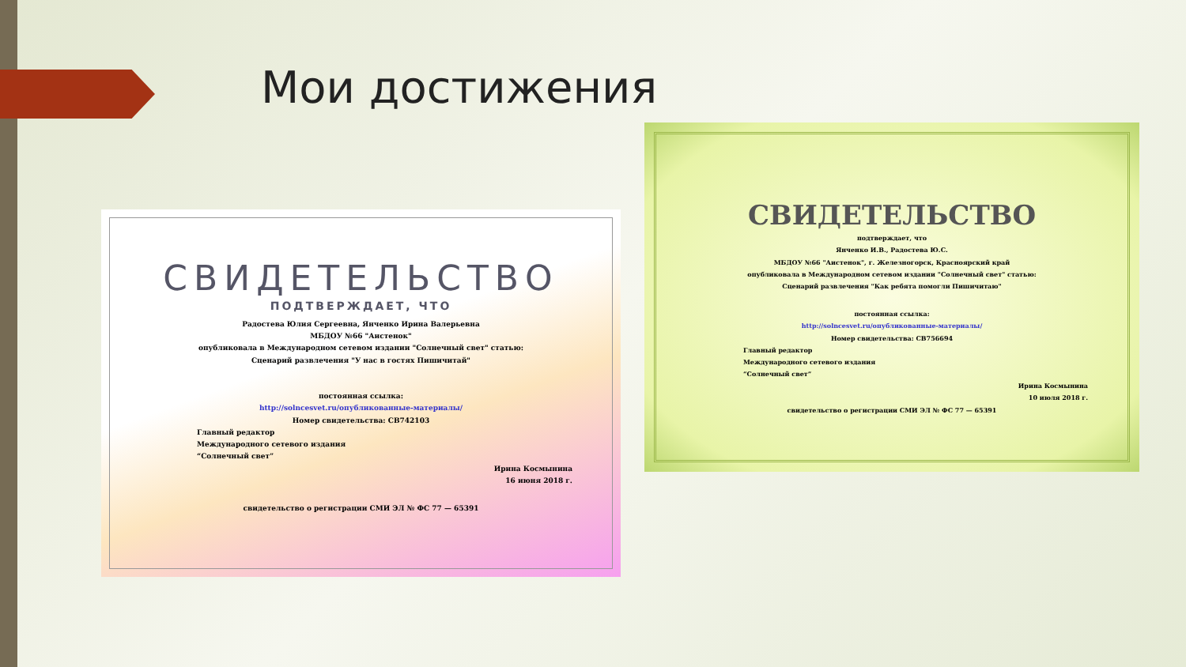Мои достижения
СВИДЕТЕЛЬСТВО
ПОДТВЕРЖДАЕТ, ЧТО
Радостева Юлия Сергеевна, Янченко Ирина Валерьевна
МБДОУ №66 "Аистенок"
опубликовала в Международном сетевом издании "Солнечный свет" статью:
Сценарий развлечения "У нас в гостях Пишичитай"
постоянная ссылка:
http://solncesvet.ru/опубликованные-материалы/
Номер свидетельства: СВ742103
Главный редактор
Международного сетевого издания
“Солнечный свет”
Ирина Космынина
16 июня 2018 г.
свидетельство о регистрации СМИ ЭЛ № ФС 77 — 65391
СВИДЕТЕЛЬСТВО
подтверждает, что
Янченко И.В., Радостева Ю.С.
МБДОУ №66 "Аистенок", г. Железногорск, Красноярский край
опубликовала в Международном сетевом издании "Солнечный свет" статью:
Сценарий развлечения "Как ребята помогли Пишичитаю"
постоянная ссылка:
http://solncesvet.ru/опубликованные-материалы/
Номер свидетельства: СВ756694
Главный редактор
Международного сетевого издания
“Солнечный свет”
Ирина Космынина
10 июля 2018 г.
свидетельство о регистрации СМИ ЭЛ № ФС 77 — 65391